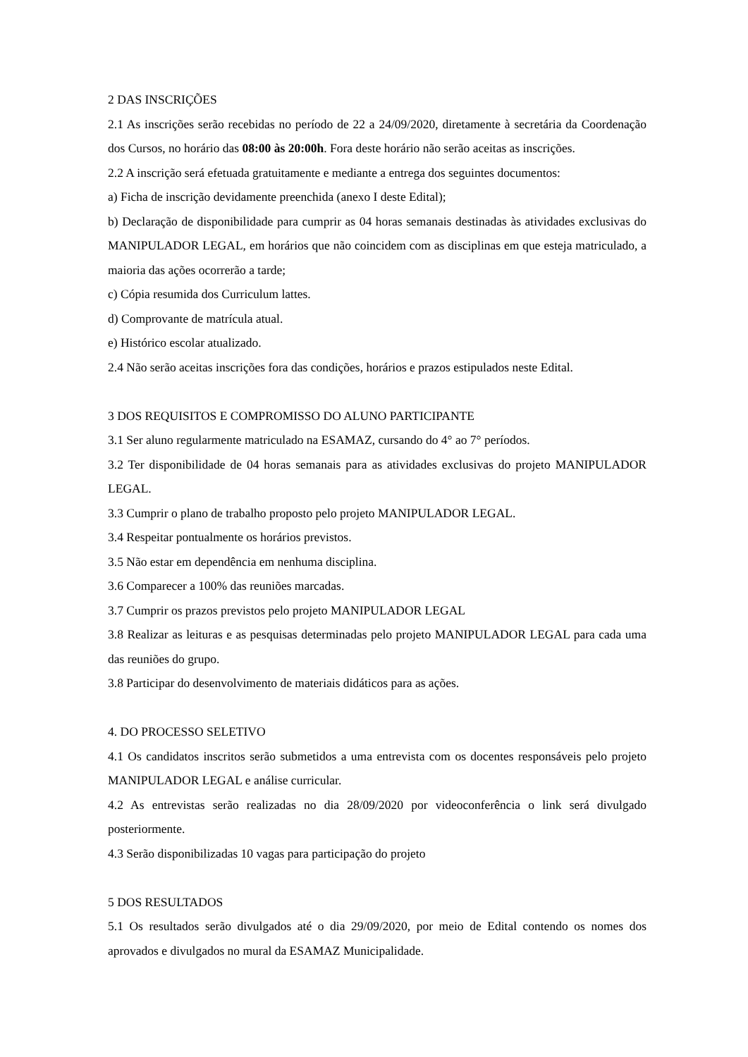2 DAS INSCRIÇÕES
2.1 As inscrições serão recebidas no período de 22 a 24/09/2020, diretamente à secretária da Coordenação dos Cursos, no horário das 08:00 às 20:00h. Fora deste horário não serão aceitas as inscrições.
2.2 A inscrição será efetuada gratuitamente e mediante a entrega dos seguintes documentos:
a) Ficha de inscrição devidamente preenchida (anexo I deste Edital);
b) Declaração de disponibilidade para cumprir as 04 horas semanais destinadas às atividades exclusivas do MANIPULADOR LEGAL, em horários que não coincidem com as disciplinas em que esteja matriculado, a maioria das ações ocorrerão a tarde;
c) Cópia resumida dos Curriculum lattes.
d) Comprovante de matrícula atual.
e) Histórico escolar atualizado.
2.4 Não serão aceitas inscrições fora das condições, horários e prazos estipulados neste Edital.
3 DOS REQUISITOS E COMPROMISSO DO ALUNO PARTICIPANTE
3.1 Ser aluno regularmente matriculado na ESAMAZ, cursando do 4° ao 7° períodos.
3.2 Ter disponibilidade de 04 horas semanais para as atividades exclusivas do projeto MANIPULADOR LEGAL.
3.3 Cumprir o plano de trabalho proposto pelo projeto MANIPULADOR LEGAL.
3.4 Respeitar pontualmente os horários previstos.
3.5 Não estar em dependência em nenhuma disciplina.
3.6 Comparecer a 100% das reuniões marcadas.
3.7 Cumprir os prazos previstos pelo projeto MANIPULADOR LEGAL
3.8 Realizar as leituras e as pesquisas determinadas pelo projeto MANIPULADOR LEGAL para cada uma das reuniões do grupo.
3.8 Participar do desenvolvimento de materiais didáticos para as ações.
4. DO PROCESSO SELETIVO
4.1 Os candidatos inscritos serão submetidos a uma entrevista com os docentes responsáveis pelo projeto MANIPULADOR LEGAL e análise curricular.
4.2 As entrevistas serão realizadas no dia 28/09/2020 por videoconferência o link será divulgado posteriormente.
4.3 Serão disponibilizadas 10 vagas para participação do projeto
5 DOS RESULTADOS
5.1 Os resultados serão divulgados até o dia 29/09/2020, por meio de Edital contendo os nomes dos aprovados e divulgados no mural da ESAMAZ Municipalidade.